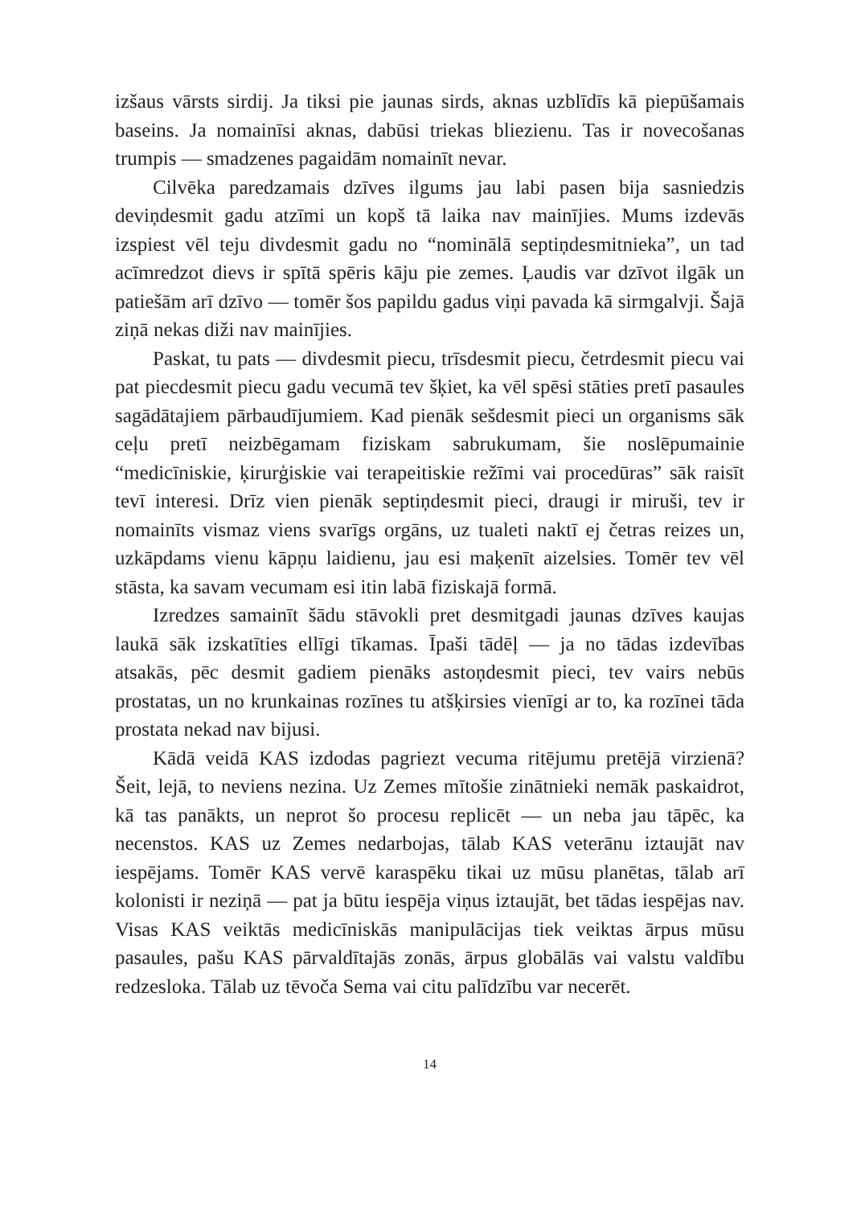izšaus vārsts sirdij. Ja tiksi pie jaunas sirds, aknas uzblīdīs kā piepūšamais baseins. Ja nomainīsi aknas, dabūsi triekas bliezienu. Tas ir novecošanas trumpis — smadzenes pagaidām nomainīt nevar.
Cilvēka paredzamais dzīves ilgums jau labi pasen bija sasniedzis deviņdesmit gadu atzīmi un kopš tā laika nav mainījies. Mums izdevās izspiest vēl teju divdesmit gadu no “nominālā septiņdesmitnieka”, un tad acīmredzot dievs ir spītā spēris kāju pie zemes. Ļaudis var dzīvot ilgāk un patiešām arī dzīvo — tomēr šos papildu gadus viņi pavada kā sirmgalvji. Šajā ziņā nekas diži nav mainījies.
Paskat, tu pats — divdesmit piecu, trīsdesmit piecu, četrdesmit piecu vai pat piecdesmit piecu gadu vecumā tev šķiet, ka vēl spēsi stāties pretī pasaules sagādātajiem pārbaudījumiem. Kad pienāk sešdesmit pieci un organisms sāk ceļu pretī neizbēgamam fiziskam sabrukumam, šie noslē­pumainie “medicīniskie, ķirurģiskie vai terapeitiskie režīmi vai procedū­ras” sāk raisīt tevī interesi. Drīz vien pienāk septiņdesmit pieci, draugi ir miruši, tev ir nomainīts vismaz viens svarīgs orgāns, uz tualeti naktī ej četras reizes un, uzkāpdams vienu kāpņu laidienu, jau esi maķenīt aizel­sies. Tomēr tev vēl stāsta, ka savam vecumam esi itin labā fiziskajā formā.
Izredzes samainīt šādu stāvokli pret desmitgadi jaunas dzīves kau­jas laukā sāk izskatīties ellīgi tīkamas. Īpaši tādēļ — ja no tādas izdevī­bas atsakās, pēc desmit gadiem pienāks astoņdesmit pieci, tev vairs nebūs prostatas, un no krunkainas rozīnes tu atšķirsies vienīgi ar to, ka rozīnei tāda prostata nekad nav bijusi.
Kādā veidā KAS izdodas pagriezt vecuma ritējumu pretējā vir­zienā? Šeit, lejā, to neviens nezina. Uz Zemes mītošie zinātnieki nemāk paskaidrot, kā tas panākts, un neprot šo procesu replicēt — un neba jau tāpēc, ka necenstos. KAS uz Zemes nedarbojas, tālab KAS veterānu iztaujāt nav iespējams. Tomēr KAS vervē karaspēku tikai uz mūsu pla­nētas, tālab arī kolonisti ir neziņā — pat ja būtu iespēja viņus iztaujāt, bet tādas iespējas nav. Visas KAS veiktās medicīniskās manipulācijas tiek veiktas ārpus mūsu pasaules, pašu KAS pārvaldītajās zonās, ārpus glo­bālās vai valstu valdību redzesloka. Tālab uz tēvoča Sema vai citu palī­dzību var necerēt.
14